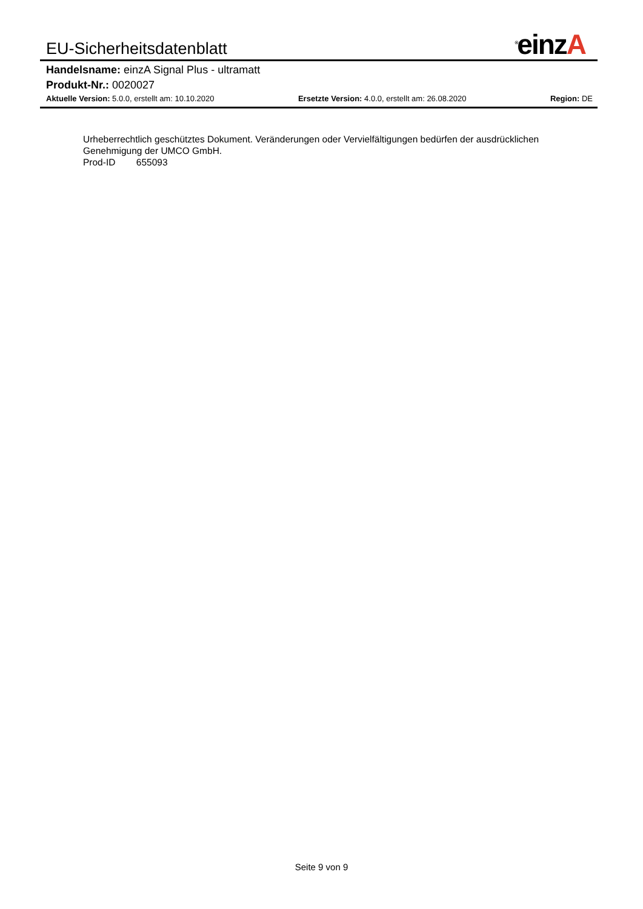EU-Sicherheitsdatenblatt
<sup>®</sup>einzA
Handelsname: einzA Signal Plus - ultramatt
Produkt-Nr.: 0020027
Aktuelle Version: 5.0.0, erstellt am: 10.10.2020
Ersetzte Version: 4.0.0, erstellt am: 26.08.2020
Region: DE
Urheberrechtlich geschütztes Dokument. Veränderungen oder Vervielfältigungen bedürfen der ausdrücklichen Genehmigung der UMCO GmbH.
Prod-ID 655093
Seite 9 von 9